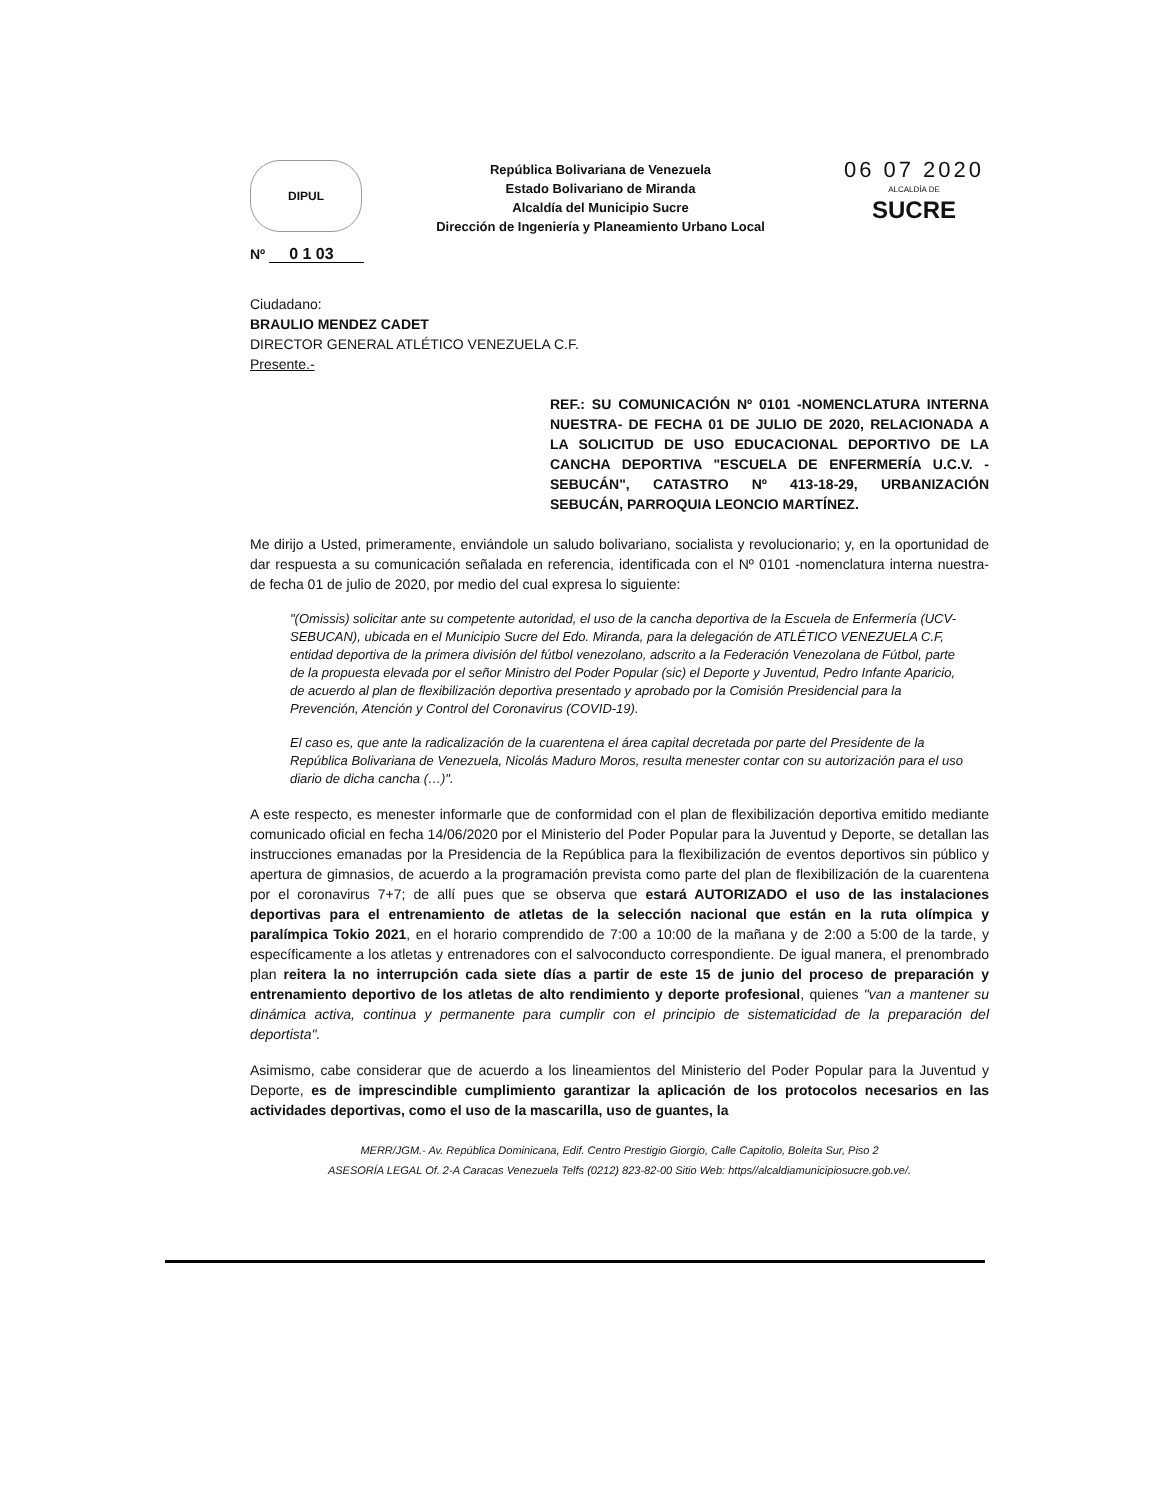DIPUL
República Bolivariana de Venezuela
Estado Bolivariano de Miranda
Alcaldía del Municipio Sucre
Dirección de Ingeniería y Planeamiento Urbano Local
06 07 2020
ALCALDÍA DE
SUCRE
Nº 0 1 03
Ciudadano:
BRAULIO MENDEZ CADET
DIRECTOR GENERAL ATLÉTICO VENEZUELA C.F.
Presente.-
REF.: SU COMUNICACIÓN Nº 0101 -NOMENCLATURA INTERNA NUESTRA- DE FECHA 01 DE JULIO DE 2020, RELACIONADA A LA SOLICITUD DE USO EDUCACIONAL DEPORTIVO DE LA CANCHA DEPORTIVA "ESCUELA DE ENFERMERÍA U.C.V. - SEBUCÁN", CATASTRO Nº 413-18-29, URBANIZACIÓN SEBUCÁN, PARROQUIA LEONCIO MARTÍNEZ.
Me dirijo a Usted, primeramente, enviándole un saludo bolivariano, socialista y revolucionario; y, en la oportunidad de dar respuesta a su comunicación señalada en referencia, identificada con el Nº 0101 -nomenclatura interna nuestra- de fecha 01 de julio de 2020, por medio del cual expresa lo siguiente:
"(Omissis) solicitar ante su competente autoridad, el uso de la cancha deportiva de la Escuela de Enfermería (UCV-SEBUCAN), ubicada en el Municipio Sucre del Edo. Miranda, para la delegación de ATLÉTICO VENEZUELA C.F, entidad deportiva de la primera división del fútbol venezolano, adscrito a la Federación Venezolana de Fútbol, parte de la propuesta elevada por el señor Ministro del Poder Popular (sic) el Deporte y Juventud, Pedro Infante Aparicio, de acuerdo al plan de flexibilización deportiva presentado y aprobado por la Comisión Presidencial para la Prevención, Atención y Control del Coronavirus (COVID-19).
El caso es, que ante la radicalización de la cuarentena el área capital decretada por parte del Presidente de la República Bolivariana de Venezuela, Nicolás Maduro Moros, resulta menester contar con su autorización para el uso diario de dicha cancha (…)".
A este respecto, es menester informarle que de conformidad con el plan de flexibilización deportiva emitido mediante comunicado oficial en fecha 14/06/2020 por el Ministerio del Poder Popular para la Juventud y Deporte, se detallan las instrucciones emanadas por la Presidencia de la República para la flexibilización de eventos deportivos sin público y apertura de gimnasios, de acuerdo a la programación prevista como parte del plan de flexibilización de la cuarentena por el coronavirus 7+7; de allí pues que se observa que estará AUTORIZADO el uso de las instalaciones deportivas para el entrenamiento de atletas de la selección nacional que están en la ruta olímpica y paralímpica Tokio 2021, en el horario comprendido de 7:00 a 10:00 de la mañana y de 2:00 a 5:00 de la tarde, y específicamente a los atletas y entrenadores con el salvoconducto correspondiente. De igual manera, el prenombrado plan reitera la no interrupción cada siete días a partir de este 15 de junio del proceso de preparación y entrenamiento deportivo de los atletas de alto rendimiento y deporte profesional, quienes "van a mantener su dinámica activa, continua y permanente para cumplir con el principio de sistematicidad de la preparación del deportista".
Asimismo, cabe considerar que de acuerdo a los lineamientos del Ministerio del Poder Popular para la Juventud y Deporte, es de imprescindible cumplimiento garantizar la aplicación de los protocolos necesarios en las actividades deportivas, como el uso de la mascarilla, uso de guantes, la
MERR/JGM.- Av. República Dominicana, Edif. Centro Prestigio Giorgio, Calle Capitolio, Boleíta Sur, Piso 2
ASESORÍA LEGAL Of. 2-A Caracas Venezuela Telfs (0212) 823-82-00 Sitio Web: https//alcaldiamunicipiosucre.gob.ve/.